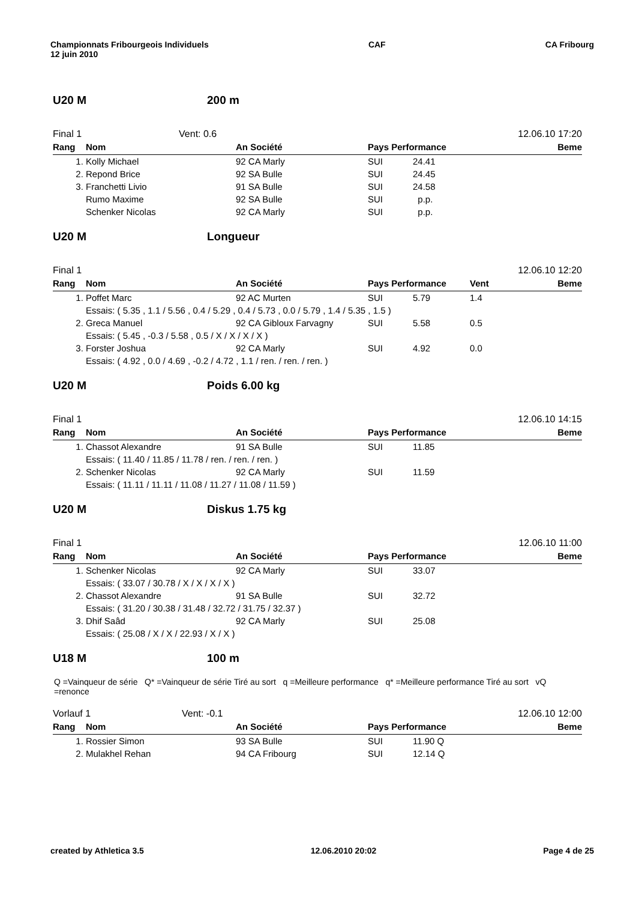Championnats Fribourgeois Individuels
12 juin 2010
CAF CA Fribourg
U20 M 200 m
Final 1 Vent: 0.6 12.06.10 17:20
| Rang | Nom | An Société | Pays Performance | | Beme |
| --- | --- | --- | --- | --- | --- |
| 1. | Kolly Michael | 92 CA Marly | SUI 24.41 | | |
| 2. | Repond Brice | 92 SA Bulle | SUI 24.45 | | |
| 3. | Franchetti Livio | 91 SA Bulle | SUI 24.58 | | |
| | Rumo Maxime | 92 SA Bulle | SUI p.p. | | |
| | Schenker Nicolas | 92 CA Marly | SUI p.p. | | |
U20 M Longueur
Final 1 12.06.10 12:20
| Rang | Nom | An Société | Pays Performance | Vent | Beme |
| --- | --- | --- | --- | --- | --- |
| 1. | Poffet Marc | 92 AC Murten | SUI 5.79 | 1.4 | |
| | Essais: ( 5.35 , 1.1 / 5.56 , 0.4 / 5.29 , 0.4 / 5.73 , 0.0 / 5.79 , 1.4 / 5.35 , 1.5 ) | | | | |
| 2. | Greca Manuel | 92 CA Gibloux Farvagny | SUI 5.58 | 0.5 | |
| | Essais: ( 5.45 , -0.3 / 5.58 , 0.5 / X / X / X / X ) | | | | |
| 3. | Forster Joshua | 92 CA Marly | SUI 4.92 | 0.0 | |
| | Essais: ( 4.92 , 0.0 / 4.69 , -0.2 / 4.72 , 1.1 / ren. / ren. / ren. ) | | | | |
U20 M Poids 6.00 kg
Final 1 12.06.10 14:15
| Rang | Nom | An Société | Pays Performance | | Beme |
| --- | --- | --- | --- | --- | --- |
| 1. | Chassot Alexandre | 91 SA Bulle | SUI 11.85 | | |
| | Essais: ( 11.40 / 11.85 / 11.78 / ren. / ren. / ren. ) | | | | |
| 2. | Schenker Nicolas | 92 CA Marly | SUI 11.59 | | |
| | Essais: ( 11.11 / 11.11 / 11.08 / 11.27 / 11.08 / 11.59 ) | | | | |
U20 M Diskus 1.75 kg
Final 1 12.06.10 11:00
| Rang | Nom | An Société | Pays Performance | | Beme |
| --- | --- | --- | --- | --- | --- |
| 1. | Schenker Nicolas | 92 CA Marly | SUI 33.07 | | |
| | Essais: ( 33.07 / 30.78 / X / X / X / X ) | | | | |
| 2. | Chassot Alexandre | 91 SA Bulle | SUI 32.72 | | |
| | Essais: ( 31.20 / 30.38 / 31.48 / 32.72 / 31.75 / 32.37 ) | | | | |
| 3. | Dhif Saâd | 92 CA Marly | SUI 25.08 | | |
| | Essais: ( 25.08 / X / X / 22.93 / X / X ) | | | | |
U18 M 100 m
Q =Vainqueur de série Q* =Vainqueur de série Tiré au sort q =Meilleure performance q* =Meilleure performance Tiré au sort vQ =renonce
Vorlauf 1 Vent: -0.1 12.06.10 12:00
| Rang | Nom | An Société | Pays Performance | | Beme |
| --- | --- | --- | --- | --- | --- |
| 1. | Rossier Simon | 93 SA Bulle | SUI 11.90 Q | | |
| 2. | Mulakhel Rehan | 94 CA Fribourg | SUI 12.14 Q | | |
created by Athletica 3.5 12.06.2010 20:02 Page 4 de 25